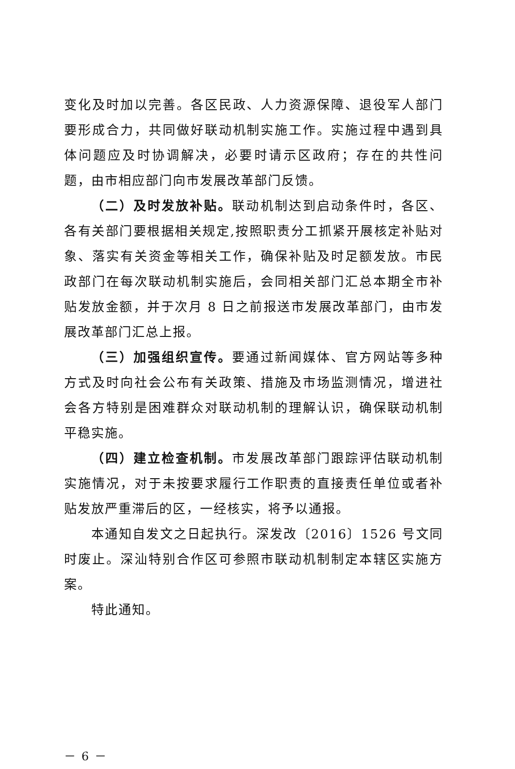变化及时加以完善。各区民政、人力资源保障、退役军人部门要形成合力，共同做好联动机制实施工作。实施过程中遇到具体问题应及时协调解决，必要时请示区政府；存在的共性问题，由市相应部门向市发展改革部门反馈。
（二）及时发放补贴。联动机制达到启动条件时，各区、各有关部门要根据相关规定,按照职责分工抓紧开展核定补贴对象、落实有关资金等相关工作，确保补贴及时足额发放。市民政部门在每次联动机制实施后，会同相关部门汇总本期全市补贴发放金额，并于次月 8 日之前报送市发展改革部门，由市发展改革部门汇总上报。
（三）加强组织宣传。要通过新闻媒体、官方网站等多种方式及时向社会公布有关政策、措施及市场监测情况，增进社会各方特别是困难群众对联动机制的理解认识，确保联动机制平稳实施。
（四）建立检查机制。市发展改革部门跟踪评估联动机制实施情况，对于未按要求履行工作职责的直接责任单位或者补贴发放严重滞后的区，一经核实，将予以通报。
本通知自发文之日起执行。深发改〔2016〕1526 号文同时废止。深汕特别合作区可参照市联动机制制定本辖区实施方案。
特此通知。
－ 6 －